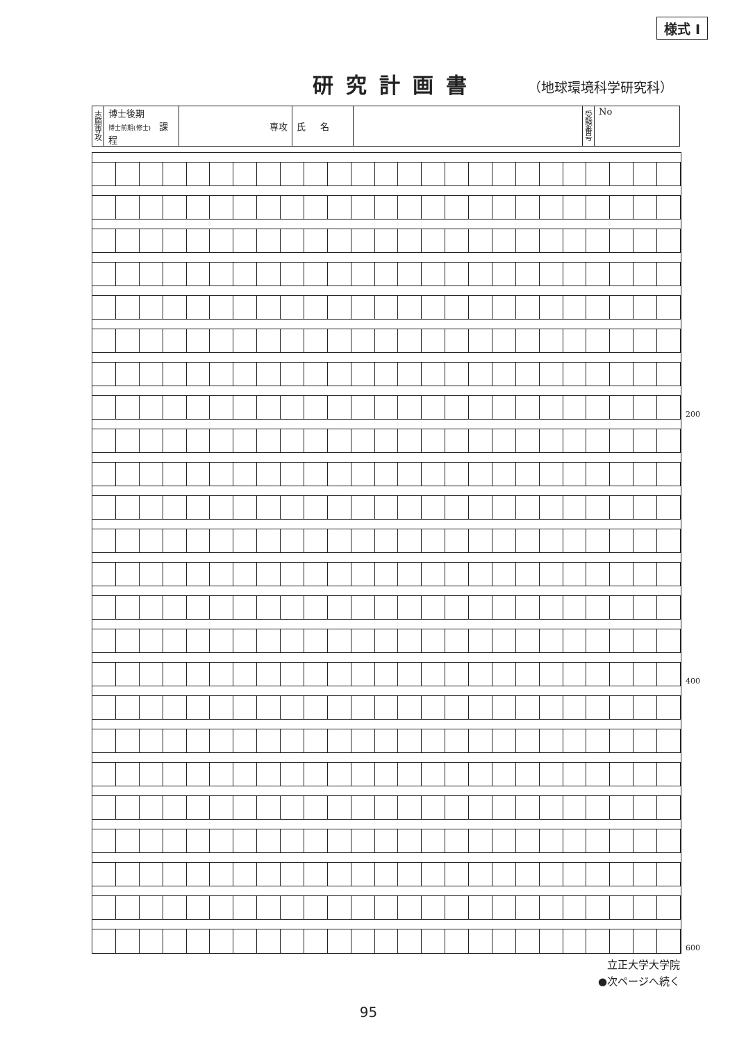様式 I
研究計画書
（地球環境科学研究科）
| 志 願 専 攻 | 博士後期 博士前期(修士) 課程 | 専攻 | 氏 名 | | 受 験 番 号 | No |
200
400
600
立正大学大学院
●次ページへ続く
95